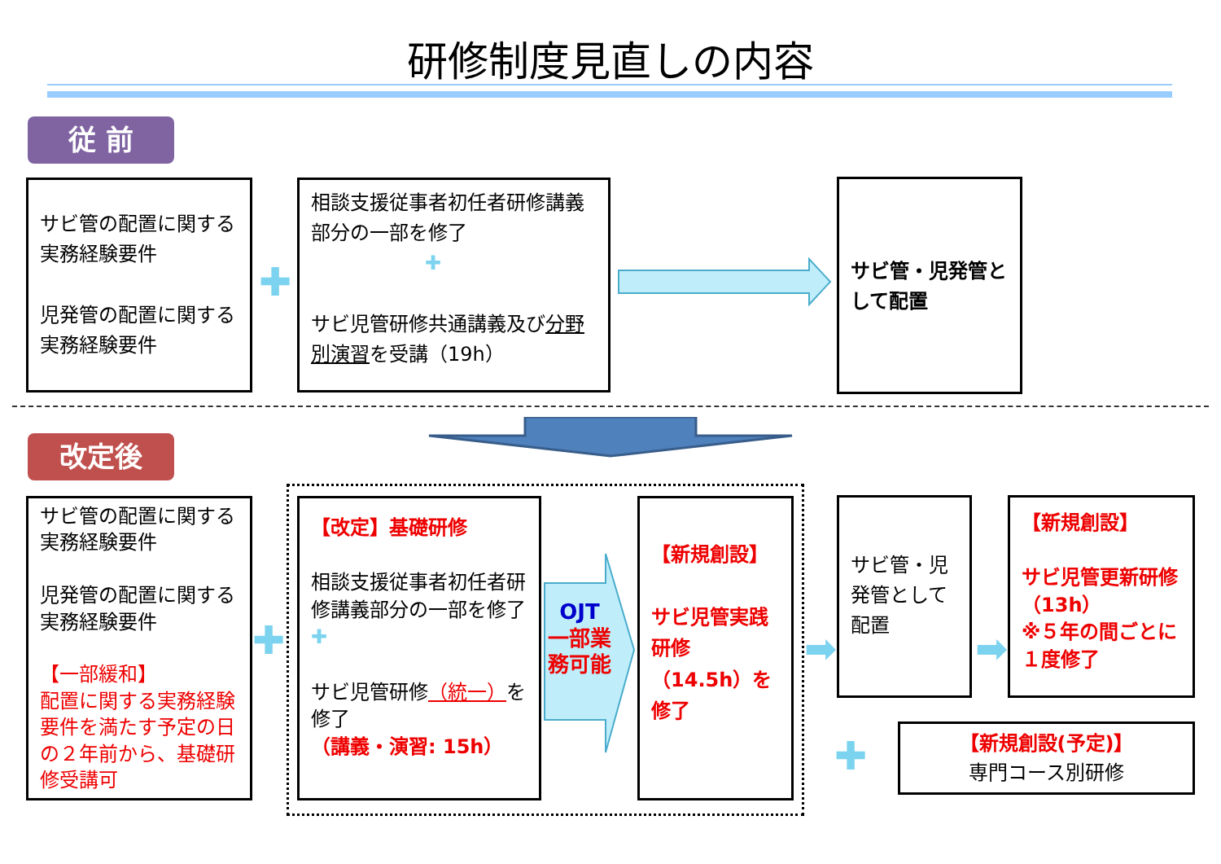研修制度見直しの内容
従 前
サビ管の配置に関する実務経験要件
児発管の配置に関する実務経験要件
✚
相談支援従事者初任者研修講義部分の一部を修了
✚
サビ児管研修共通講義及び分野別演習を受講（19h）
サビ管・児発管として配置
改定後
サビ管の配置に関する実務経験要件
児発管の配置に関する実務経験要件
【一部緩和】
配置に関する実務経験要件を満たす予定の日の２年前から、基礎研修受講可
✚
【改定】基礎研修
相談支援従事者初任者研修講義部分の一部を修了 ✚
サビ児管研修（統一）を修了
（講義・演習: 15h）
OJT
一部業務可能
【新規創設】
サビ児管実践研修（14.5h）を修了
➡
サビ管・児発管として配置
➡
【新規創設】
サビ児管更新研修（13h）
※５年の間ごとに１度修了
✚
【新規創設(予定)】
専門コース別研修